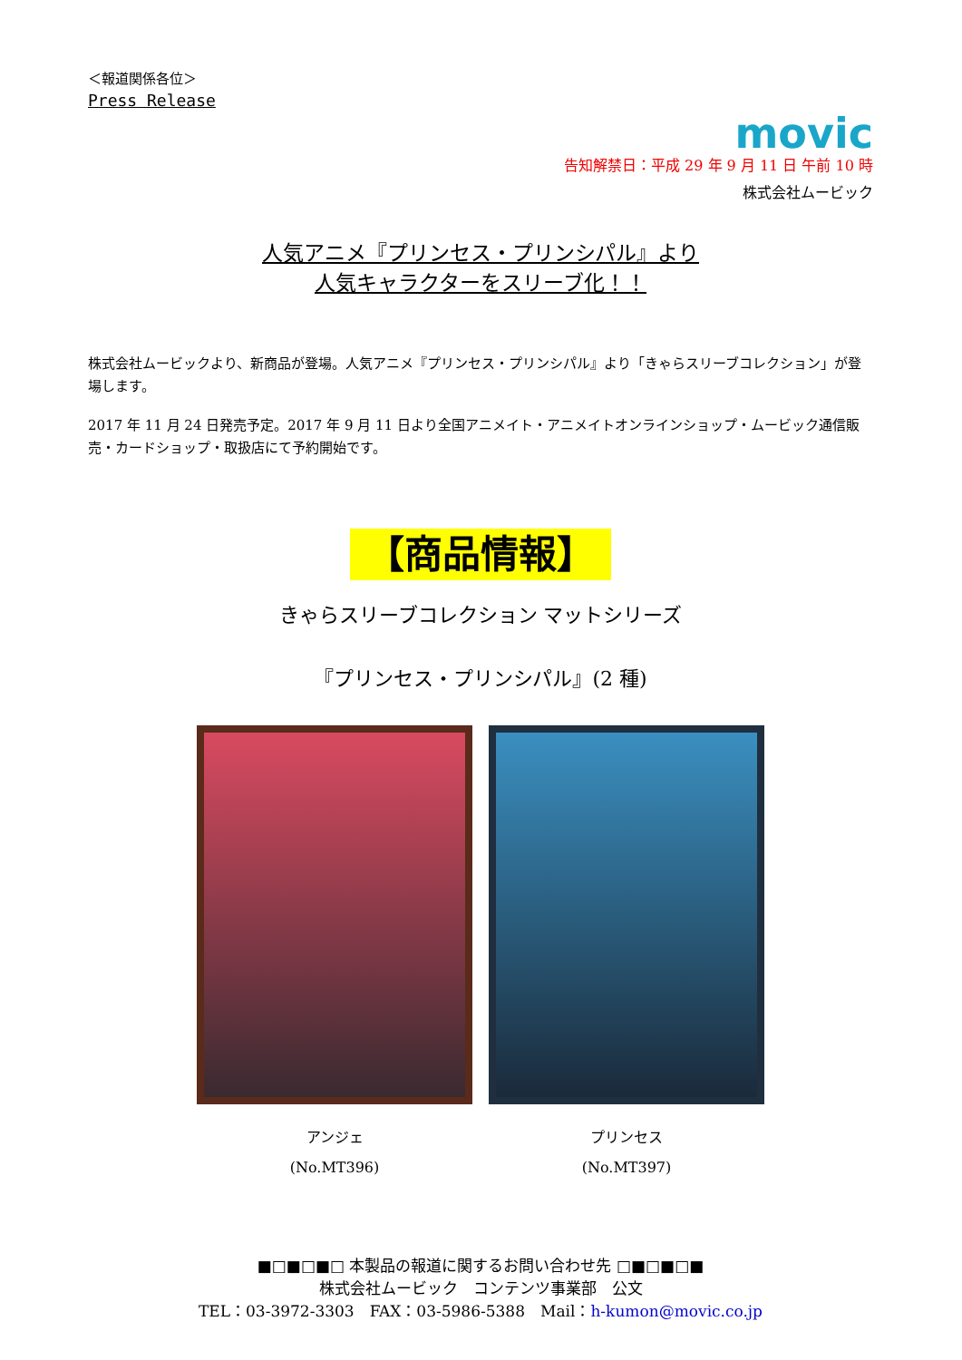＜報道関係各位＞
Press Release
movic
告知解禁日：平成 29 年 9 月 11 日 午前 10 時
株式会社ムービック
人気アニメ『プリンセス・プリンシパル』より
人気キャラクターをスリーブ化！！
株式会社ムービックより、新商品が登場。人気アニメ『プリンセス・プリンシパル』より「きゃらスリーブコレクション」が登場します。
2017 年 11 月 24 日発売予定。2017 年 9 月 11 日より全国アニメイト・アニメイトオンラインショップ・ムービック通信販売・カードショップ・取扱店にて予約開始です。
【商品情報】
きゃらスリーブコレクション マットシリーズ
『プリンセス・プリンシパル』(2 種)
アンジェ
(No.MT396)
プリンセス
(No.MT397)
■□■□■□ 本製品の報道に関するお問い合わせ先 □■□■□■
株式会社ムービック　コンテンツ事業部　公文
TEL：03-3972-3303　FAX：03-5986-5388　Mail：h-kumon@movic.co.jp